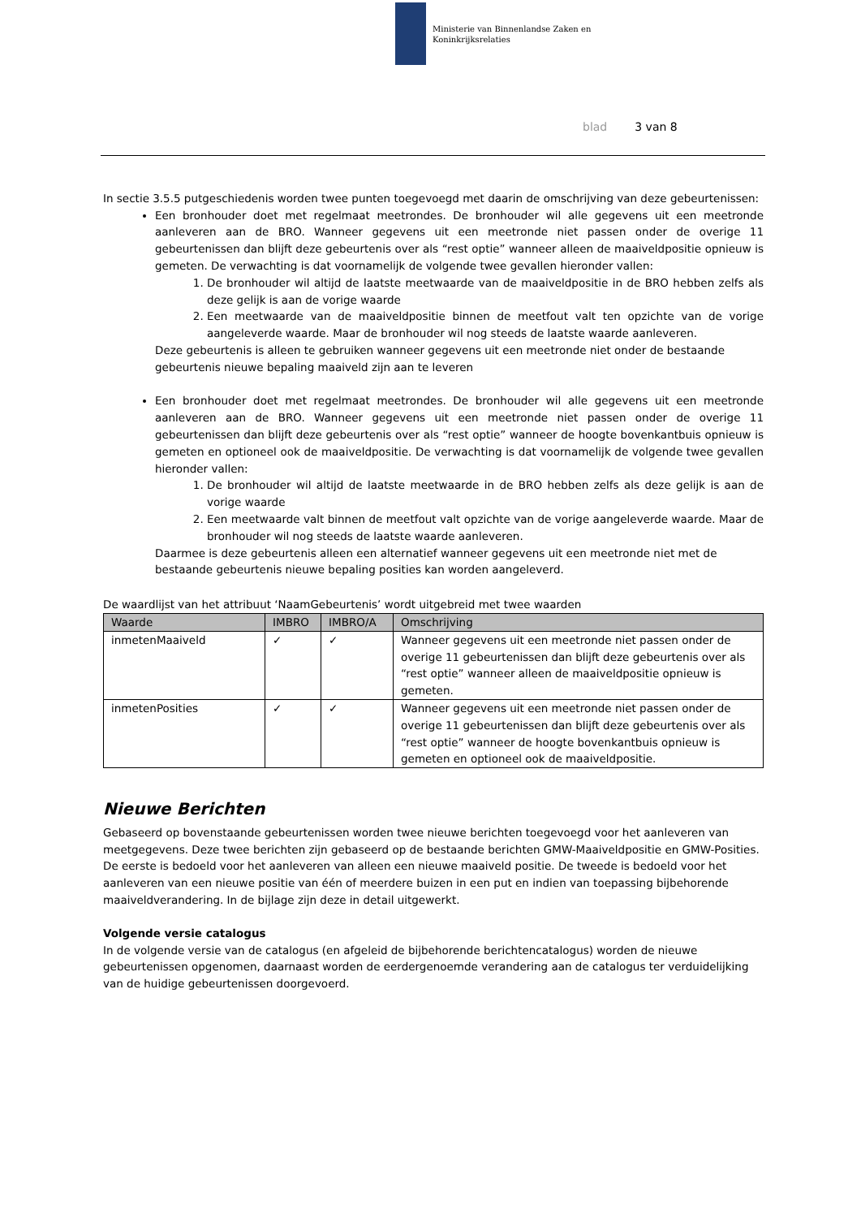Ministerie van Binnenlandse Zaken en
Koninkrijksrelaties
blad 3 van 8
In sectie 3.5.5 putgeschiedenis worden twee punten toegevoegd met daarin de omschrijving van deze gebeurtenissen:
Een bronhouder doet met regelmaat meetrondes. De bronhouder wil alle gegevens uit een meetronde aanleveren aan de BRO. Wanneer gegevens uit een meetronde niet passen onder de overige 11 gebeurtenissen dan blijft deze gebeurtenis over als “rest optie” wanneer alleen de maaiveldpositie opnieuw is gemeten. De verwachting is dat voornamelijk de volgende twee gevallen hieronder vallen:
1. De bronhouder wil altijd de laatste meetwaarde van de maaiveldpositie in de BRO hebben zelfs als deze gelijk is aan de vorige waarde
2. Een meetwaarde van de maaiveldpositie binnen de meetfout valt ten opzichte van de vorige aangeleverde waarde. Maar de bronhouder wil nog steeds de laatste waarde aanleveren.
Deze gebeurtenis is alleen te gebruiken wanneer gegevens uit een meetronde niet onder de bestaande gebeurtenis nieuwe bepaling maaiveld zijn aan te leveren
Een bronhouder doet met regelmaat meetrondes. De bronhouder wil alle gegevens uit een meetronde aanleveren aan de BRO. Wanneer gegevens uit een meetronde niet passen onder de overige 11 gebeurtenissen dan blijft deze gebeurtenis over als “rest optie” wanneer de hoogte bovenkantbuis opnieuw is gemeten en optioneel ook de maaiveldpositie. De verwachting is dat voornamelijk de volgende twee gevallen hieronder vallen:
1. De bronhouder wil altijd de laatste meetwaarde in de BRO hebben zelfs als deze gelijk is aan de vorige waarde
2. Een meetwaarde valt binnen de meetfout valt opzichte van de vorige aangeleverde waarde. Maar de bronhouder wil nog steeds de laatste waarde aanleveren.
Daarmee is deze gebeurtenis alleen een alternatief wanneer gegevens uit een meetronde niet met de bestaande gebeurtenis nieuwe bepaling posities kan worden aangeleverd.
De waardlijst van het attribuut ‘NaamGebeurtenis’ wordt uitgebreid met twee waarden
| Waarde | IMBRO | IMBRO/A | Omschrijving |
| --- | --- | --- | --- |
| inmetenMaaiveld | ✓ | ✓ | Wanneer gegevens uit een meetronde niet passen onder de overige 11 gebeurtenissen dan blijft deze gebeurtenis over als “rest optie” wanneer alleen de maaiveldpositie opnieuw is gemeten. |
| inmetenPosities | ✓ | ✓ | Wanneer gegevens uit een meetronde niet passen onder de overige 11 gebeurtenissen dan blijft deze gebeurtenis over als “rest optie” wanneer de hoogte bovenkantbuis opnieuw is gemeten en optioneel ook de maaiveldpositie. |
Nieuwe Berichten
Gebaseerd op bovenstaande gebeurtenissen worden twee nieuwe berichten toegevoegd voor het aanleveren van meetgegevens. Deze twee berichten zijn gebaseerd op de bestaande berichten GMW-Maaiveldpositie en GMW-Posities. De eerste is bedoeld voor het aanleveren van alleen een nieuwe maaiveld positie. De tweede is bedoeld voor het aanleveren van een nieuwe positie van één of meerdere buizen in een put en indien van toepassing bijbehorende maaiveldverandering. In de bijlage zijn deze in detail uitgewerkt.
Volgende versie catalogus
In de volgende versie van de catalogus (en afgeleid de bijbehorende berichtencatalogus) worden de nieuwe gebeurtenissen opgenomen, daarnaast worden de eerdergenoemde verandering aan de catalogus ter verduidelijking van de huidige gebeurtenissen doorgevoerd.